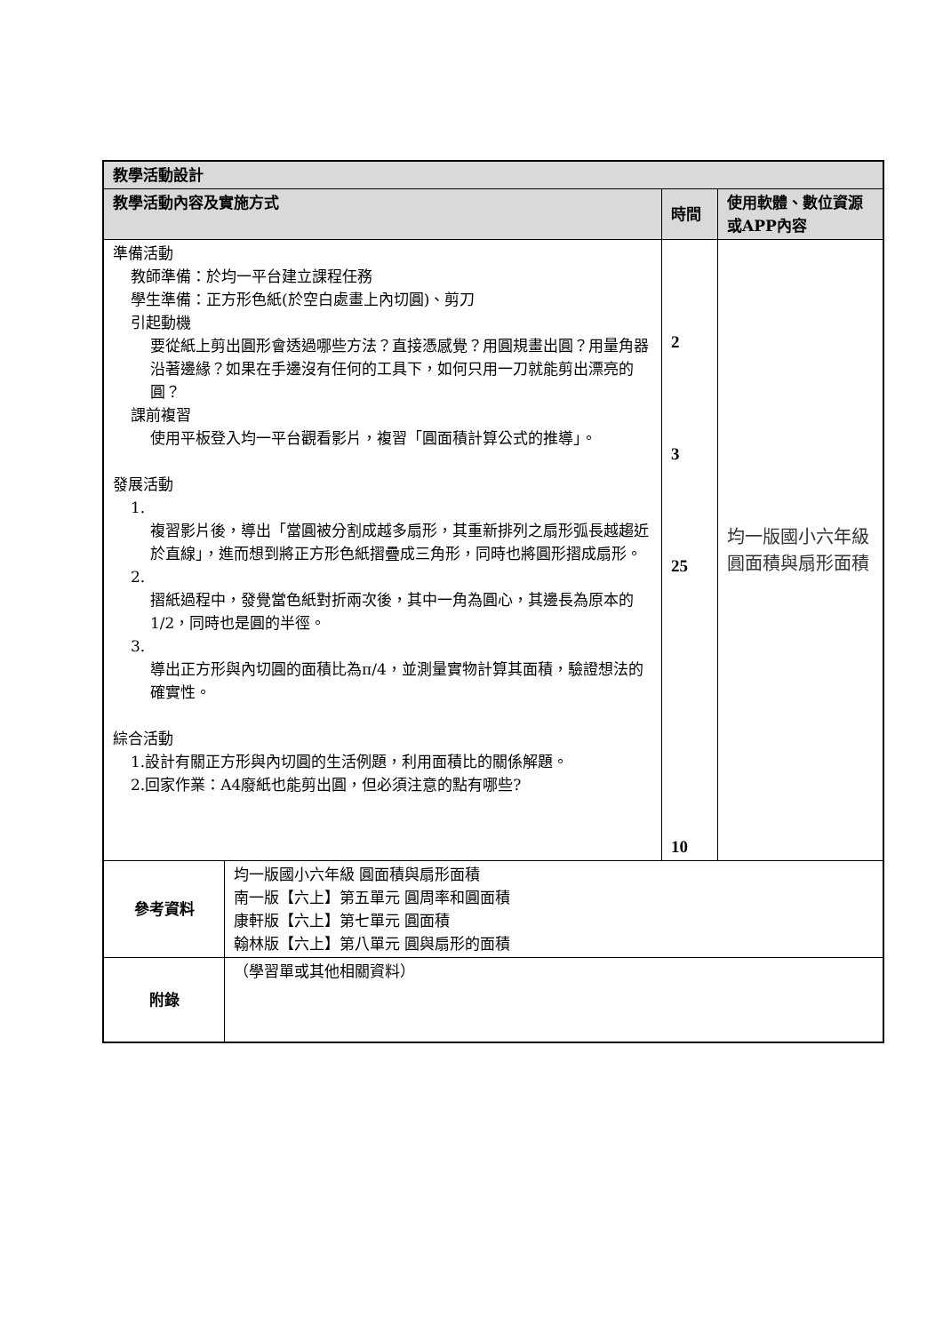| 教學活動設計 | | | |
| 教學活動內容及實施方式 | | 時間 | 使用軟體、數位資源或APP內容 |
| 準備活動 教師準備：於均一平台建立課程任務 學生準備：正方形色紙(於空白處畫上內切圓)、剪刀 引起動機 要從紙上剪出圓形會透過哪些方法？直接憑感覺？用圓規畫出圓？用量角器沿著邊緣？如果在手邊沒有任何的工具下，如何只用一刀就能剪出漂亮的圓？ 課前複習 使用平板登入均一平台觀看影片，複習「圓面積計算公式的推導」。 發展活動 1. 複習影片後，導出「當圓被分割成越多扇形，其重新排列之扇形弧長越趨近於直線」，進而想到將正方形色紙摺疊成三角形，同時也將圓形摺成扇形。 2. 摺紙過程中，發覺當色紙對折兩次後，其中一角為圓心，其邊長為原本的1/2，同時也是圓的半徑。 3. 導出正方形與內切圓的面積比為π/4，並測量實物計算其面積，驗證想法的確實性。 綜合活動 1.設計有關正方形與內切圓的生活例題，利用面積比的關係解題。 2.回家作業：A4廢紙也能剪出圓，但必須注意的點有哪些? | | 2 3 25 10 | 均一版國小六年級 圓面積與扇形面積 |
| 參考資料 | 均一版國小六年級 圓面積與扇形面積 南一版【六上】第五單元 圓周率和圓面積 康軒版【六上】第七單元 圓面積 翰林版【六上】第八單元 圓與扇形的面積 | | |
| 附錄 | （學習單或其他相關資料） | | |